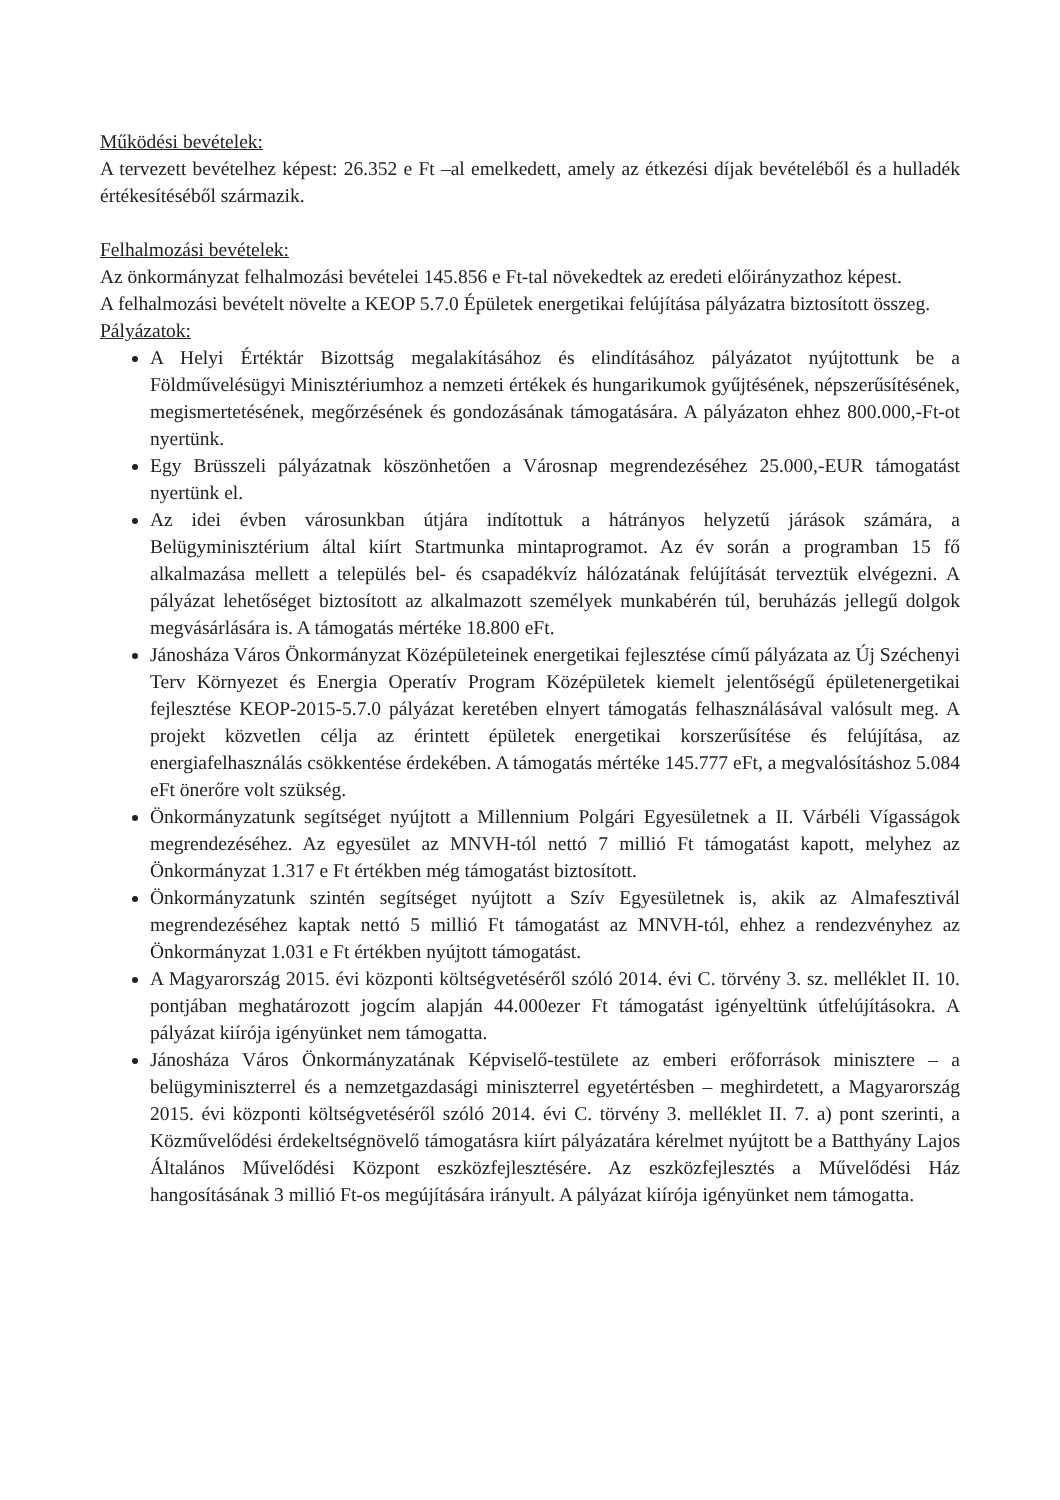Működési bevételek:
A tervezett bevételhez képest: 26.352 e Ft –al emelkedett, amely az étkezési díjak bevételéből és a hulladék értékesítéséből származik.
Felhalmozási bevételek:
Az önkormányzat felhalmozási bevételei 145.856 e Ft-tal növekedtek az eredeti előirányzathoz képest.
A felhalmozási bevételt növelte a KEOP 5.7.0 Épületek energetikai felújítása pályázatra biztosított összeg.
Pályázatok:
A Helyi Értéktár Bizottság megalakításához és elindításához pályázatot nyújtottunk be a Földművelésügyi Minisztériumhoz a nemzeti értékek és hungarikumok gyűjtésének, népszerűsítésének, megismertetésének, megőrzésének és gondozásának támogatására. A pályázaton ehhez 800.000,-Ft-ot nyertünk.
Egy Brüsszeli pályázatnak köszönhetően a Városnap megrendezéséhez 25.000,-EUR támogatást nyertünk el.
Az idei évben városunkban útjára indítottuk a hátrányos helyzetű járások számára, a Belügyminisztérium által kiírt Startmunka mintaprogramot. Az év során a programban 15 fő alkalmazása mellett a település bel- és csapadékvíz hálózatának felújítását terveztük elvégezni. A pályázat lehetőséget biztosított az alkalmazott személyek munkabérén túl, beruházás jellegű dolgok megvásárlására is. A támogatás mértéke 18.800 eFt.
Jánosháza Város Önkormányzat Középületeinek energetikai fejlesztése című pályázata az Új Széchenyi Terv Környezet és Energia Operatív Program Középületek kiemelt jelentőségű épületenergetikai fejlesztése KEOP-2015-5.7.0 pályázat keretében elnyert támogatás felhasználásával valósult meg. A projekt közvetlen célja az érintett épületek energetikai korszerűsítése és felújítása, az energiafelhasználás csökkentése érdekében. A támogatás mértéke 145.777 eFt, a megvalósításhoz 5.084 eFt önerőre volt szükség.
Önkormányzatunk segítséget nyújtott a Millennium Polgári Egyesületnek a II. Várbéli Vígasságok megrendezéséhez. Az egyesület az MNVH-tól nettó 7 millió Ft támogatást kapott, melyhez az Önkormányzat 1.317 e Ft értékben még támogatást biztosított.
Önkormányzatunk szintén segítséget nyújtott a Szív Egyesületnek is, akik az Almafesztivál megrendezéséhez kaptak nettó 5 millió Ft támogatást az MNVH-tól, ehhez a rendezvényhez az Önkormányzat 1.031 e Ft értékben nyújtott támogatást.
A Magyarország 2015. évi központi költségvetéséről szóló 2014. évi C. törvény 3. sz. melléklet II. 10. pontjában meghatározott jogcím alapján 44.000ezer Ft támogatást igényeltünk útfelújításokra. A pályázat kiírója igényünket nem támogatta.
Jánosháza Város Önkormányzatának Képviselő-testülete az emberi erőforrások minisztere – a belügyminiszterrel és a nemzetgazdasági miniszterrel egyetértésben – meghirdetett, a Magyarország 2015. évi központi költségvetéséről szóló 2014. évi C. törvény 3. melléklet II. 7. a) pont szerinti, a Közművelődési érdekeltségnövelő támogatásra kiírt pályázatára kérelmet nyújtott be a Batthyány Lajos Általános Művelődési Központ eszközfejlesztésére. Az eszközfejlesztés a Művelődési Ház hangosításának 3 millió Ft-os megújítására irányult. A pályázat kiírója igényünket nem támogatta.